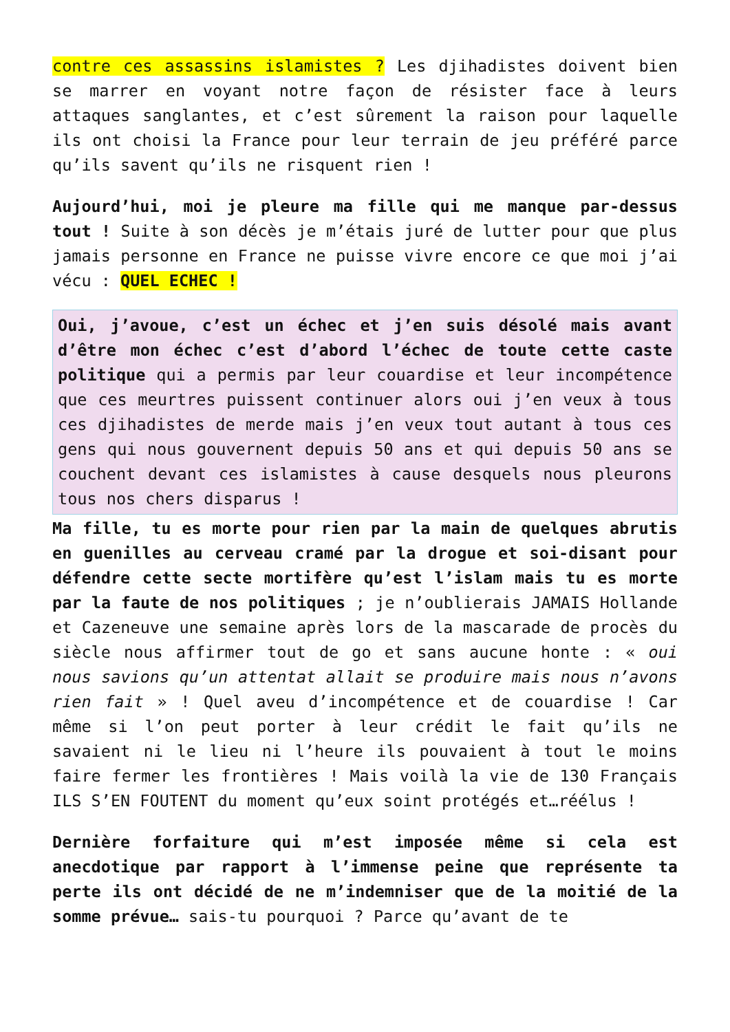contre ces assassins islamistes ? Les djihadistes doivent bien se marrer en voyant notre façon de résister face à leurs attaques sanglantes, et c’est sûrement la raison pour laquelle ils ont choisi la France pour leur terrain de jeu préféré parce qu’ils savent qu’ils ne risquent rien !
Aujourd’hui, moi je pleure ma fille qui me manque par-dessus tout ! Suite à son décès je m’étais juré de lutter pour que plus jamais personne en France ne puisse vivre encore ce que moi j’ai vécu : QUEL ECHEC !
Oui, j’avoue, c’est un échec et j’en suis désolé mais avant d’être mon échec c’est d’abord l’échec de toute cette caste politique qui a permis par leur couardise et leur incompétence que ces meurtres puissent continuer alors oui j’en veux à tous ces djihadistes de merde mais j’en veux tout autant à tous ces gens qui nous gouvernent depuis 50 ans et qui depuis 50 ans se couchent devant ces islamistes à cause desquels nous pleurons tous nos chers disparus !
Ma fille, tu es morte pour rien par la main de quelques abrutis en guenilles au cerveau cramé par la drogue et soi-disant pour défendre cette secte mortifère qu’est l’islam mais tu es morte par la faute de nos politiques ; je n’oublierais JAMAIS Hollande et Cazeneuve une semaine après lors de la mascarade de procès du siècle nous affirmer tout de go et sans aucune honte : « oui nous savions qu’un attentat allait se produire mais nous n’avons rien fait » ! Quel aveu d’incompétence et de couardise ! Car même si l’on peut porter à leur crédit le fait qu’ils ne savaient ni le lieu ni l’heure ils pouvaient à tout le moins faire fermer les frontières ! Mais voilà la vie de 130 Français ILS S’EN FOUTENT du moment qu’eux soint protégés et…réélus !
Dernière forfaiture qui m’est imposée même si cela est anecdotique par rapport à l’immense peine que représente ta perte ils ont décidé de ne m’indemniser que de la moitié de la somme prévue… sais-tu pourquoi ? Parce qu’avant de te